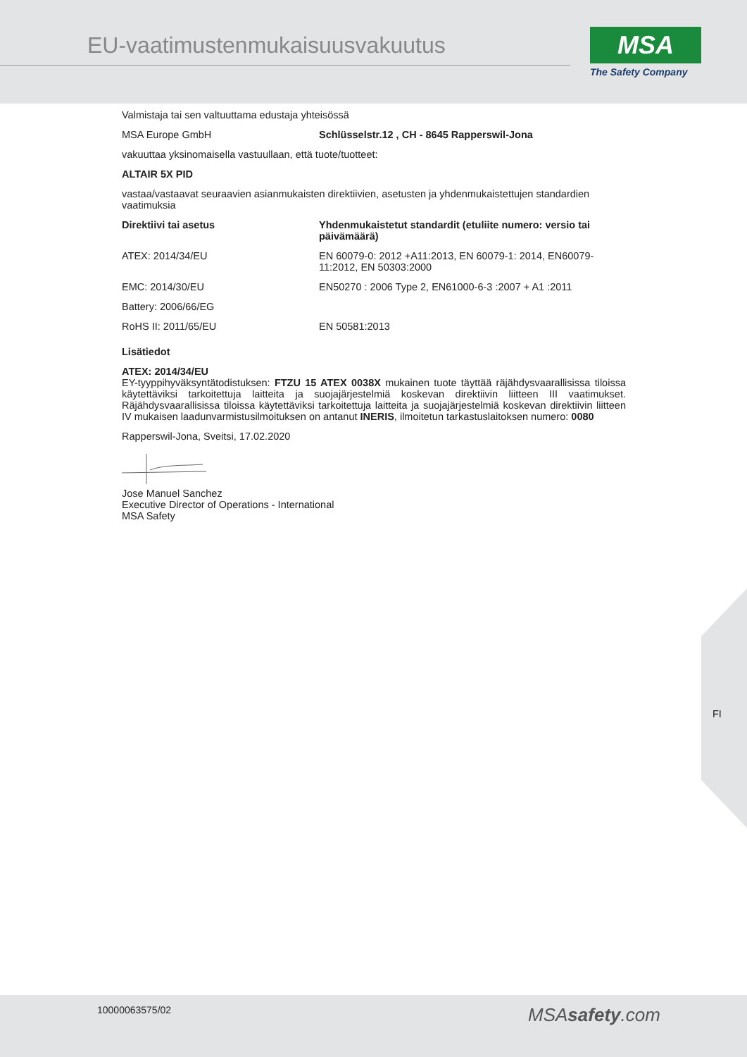EU-vaatimustenmukaisuusvakuutus
MSA
The Safety Company
Valmistaja tai sen valtuuttama edustaja yhteisössä
| MSA Europe GmbH | Schlüsselstr.12 , CH - 8645 Rapperswil-Jona |
vakuuttaa yksinomaisella vastuullaan, että tuote/tuotteet:
ALTAIR 5X PID
vastaa/vastaavat seuraavien asianmukaisten direktiivien, asetusten ja yhdenmukaistettujen standardien vaatimuksia
| Direktiivi tai asetus | Yhdenmukaistetut standardit (etuliite numero: versio tai päivämäärä) |
| --- | --- |
| ATEX: 2014/34/EU | EN 60079-0: 2012 +A11:2013, EN 60079-1: 2014, EN60079-11:2012, EN 50303:2000 |
| EMC: 2014/30/EU | EN50270 : 2006 Type 2, EN61000-6-3 :2007 + A1 :2011 |
| Battery: 2006/66/EG | |
| RoHS II: 2011/65/EU | EN 50581:2013 |
Lisätiedot
ATEX: 2014/34/EU
EY-tyyppihyväksyntätodistuksen: FTZU 15 ATEX 0038X mukainen tuote täyttää räjähdysvaarallisissa tiloissa käytettäviksi tarkoitettuja laitteita ja suojajärjestelmiä koskevan direktiivin liitteen III vaatimukset. Räjähdysvaarallisissa tiloissa käytettäviksi tarkoitettuja laitteita ja suojajärjestelmiä koskevan direktiivin liitteen IV mukaisen laadunvarmistusilmoituksen on antanut INERIS, ilmoitetun tarkastuslaitoksen numero: 0080
Rapperswil-Jona, Sveitsi, 17.02.2020
Jose Manuel Sanchez
Executive Director of Operations - International
MSA Safety
FI
10000063575/02 MSAsafety.com